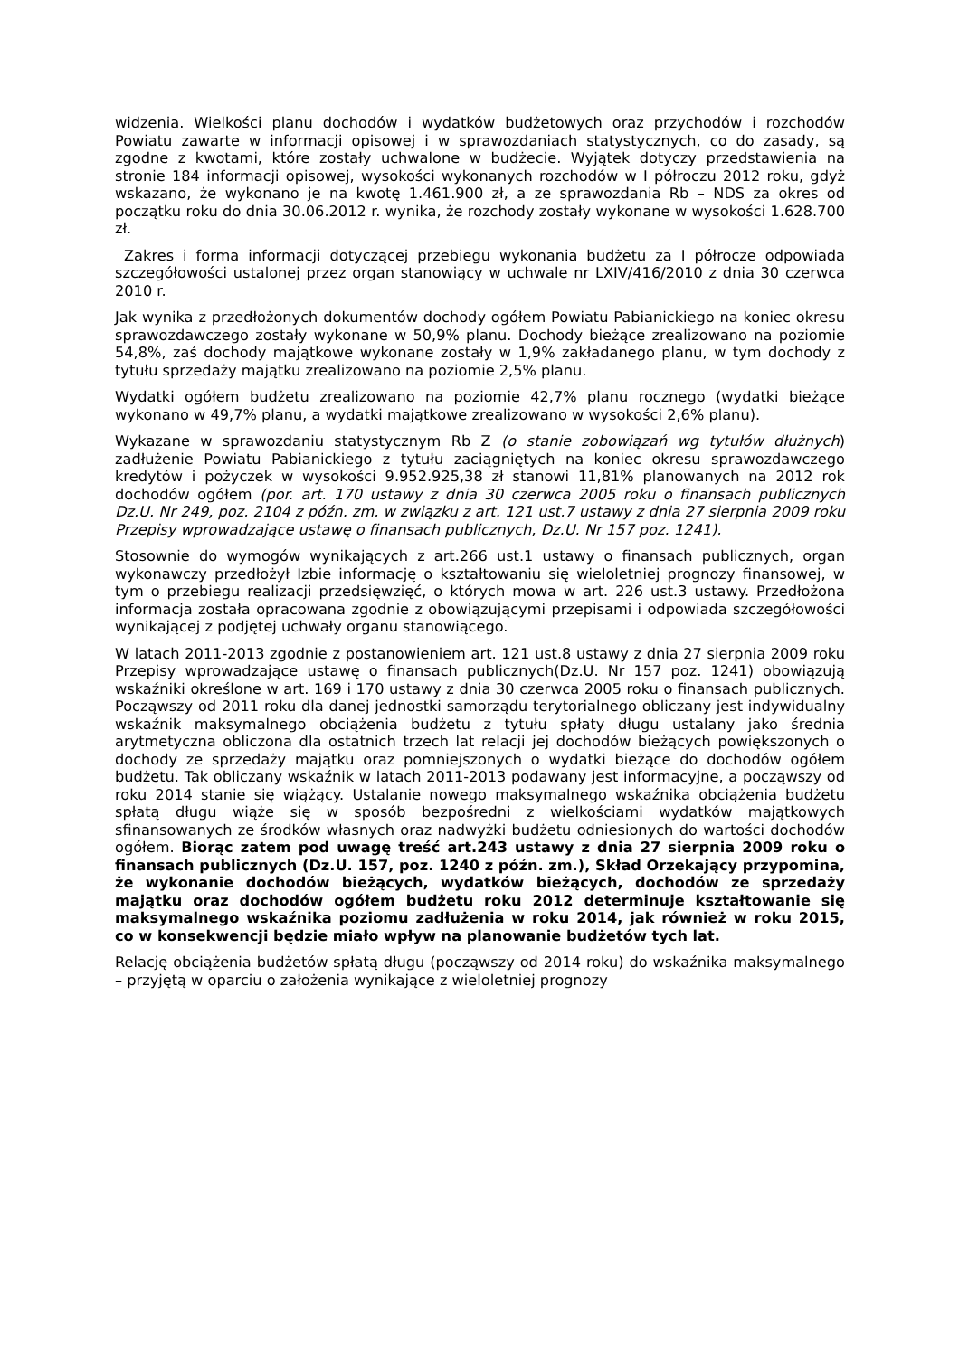widzenia. Wielkości planu dochodów i wydatków budżetowych oraz przychodów i rozchodów Powiatu zawarte w informacji opisowej i w sprawozdaniach statystycznych, co do zasady, są zgodne z kwotami, które zostały uchwalone w budżecie. Wyjątek dotyczy przedstawienia na stronie 184 informacji opisowej, wysokości wykonanych rozchodów w I półroczu 2012 roku, gdyż wskazano, że wykonano je na kwotę 1.461.900 zł, a ze sprawozdania Rb – NDS za okres od początku roku do dnia 30.06.2012 r. wynika, że rozchody zostały wykonane w wysokości 1.628.700 zł.
Zakres i forma informacji dotyczącej przebiegu wykonania budżetu za I półrocze odpowiada szczegółowości ustalonej przez organ stanowiący w uchwale nr LXIV/416/2010 z dnia 30 czerwca 2010 r.
Jak wynika z przedłożonych dokumentów dochody ogółem Powiatu Pabianickiego na koniec okresu sprawozdawczego zostały wykonane w 50,9% planu. Dochody bieżące zrealizowano na poziomie 54,8%, zaś dochody majątkowe wykonane zostały w 1,9% zakładanego planu, w tym dochody z tytułu sprzedaży majątku zrealizowano na poziomie 2,5% planu.
Wydatki ogółem budżetu zrealizowano na poziomie 42,7% planu rocznego (wydatki bieżące wykonano w 49,7% planu, a wydatki majątkowe zrealizowano w wysokości 2,6% planu).
Wykazane w sprawozdaniu statystycznym Rb Z (o stanie zobowiązań wg tytułów dłużnych) zadłużenie Powiatu Pabianickiego z tytułu zaciągniętych na koniec okresu sprawozdawczego kredytów i pożyczek w wysokości 9.952.925,38 zł stanowi 11,81% planowanych na 2012 rok dochodów ogółem (por. art. 170 ustawy z dnia 30 czerwca 2005 roku o finansach publicznych Dz.U. Nr 249, poz. 2104 z późn. zm. w związku z art. 121 ust.7 ustawy z dnia 27 sierpnia 2009 roku Przepisy wprowadzające ustawę o finansach publicznych, Dz.U. Nr 157 poz. 1241).
Stosownie do wymogów wynikających z art.266 ust.1 ustawy o finansach publicznych, organ wykonawczy przedłożył Izbie informację o kształtowaniu się wieloletniej prognozy finansowej, w tym o przebiegu realizacji przedsięwzięć, o których mowa w art. 226 ust.3 ustawy. Przedłożona informacja została opracowana zgodnie z obowiązującymi przepisami i odpowiada szczegółowości wynikającej z podjętej uchwały organu stanowiącego.
W latach 2011-2013 zgodnie z postanowieniem art. 121 ust.8 ustawy z dnia 27 sierpnia 2009 roku Przepisy wprowadzające ustawę o finansach publicznych(Dz.U. Nr 157 poz. 1241) obowiązują wskaźniki określone w art. 169 i 170 ustawy z dnia 30 czerwca 2005 roku o finansach publicznych. Począwszy od 2011 roku dla danej jednostki samorządu terytorialnego obliczany jest indywidualny wskaźnik maksymalnego obciążenia budżetu z tytułu spłaty długu ustalany jako średnia arytmetyczna obliczona dla ostatnich trzech lat relacji jej dochodów bieżących powiększonych o dochody ze sprzedaży majątku oraz pomniejszonych o wydatki bieżące do dochodów ogółem budżetu. Tak obliczany wskaźnik w latach 2011-2013 podawany jest informacyjne, a począwszy od roku 2014 stanie się wiążący. Ustalanie nowego maksymalnego wskaźnika obciążenia budżetu spłatą długu wiąże się w sposób bezpośredni z wielkościami wydatków majątkowych sfinansowanych ze środków własnych oraz nadwyżki budżetu odniesionych do wartości dochodów ogółem. Biorąc zatem pod uwagę treść art.243 ustawy z dnia 27 sierpnia 2009 roku o finansach publicznych (Dz.U. 157, poz. 1240 z późn. zm.), Skład Orzekający przypomina, że wykonanie dochodów bieżących, wydatków bieżących, dochodów ze sprzedaży majątku oraz dochodów ogółem budżetu roku 2012 determinuje kształtowanie się maksymalnego wskaźnika poziomu zadłużenia w roku 2014, jak również w roku 2015, co w konsekwencji będzie miało wpływ na planowanie budżetów tych lat.
Relację obciążenia budżetów spłatą długu (począwszy od 2014 roku) do wskaźnika maksymalnego – przyjętą w oparciu o założenia wynikające z wieloletniej prognozy